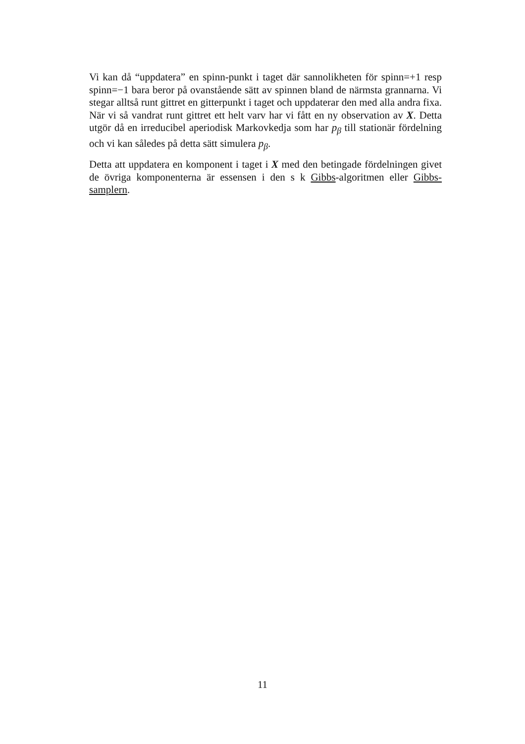Vi kan då “uppdatera” en spinn-punkt i taget där sannolikheten för spinn=+1 resp spinn=−1 bara beror på ovanstående sätt av spinnen bland de närmsta grannarna. Vi stegar alltså runt gittret en gitterpunkt i taget och uppdaterar den med alla andra fixa. När vi så vandrat runt gittret ett helt varv har vi fått en ny observation av X. Detta utgör då en irreducibel aperiodisk Markovkedja som har p<sub>β</sub> till stationär fördelning och vi kan således på detta sätt simulera p<sub>β</sub>.
Detta att uppdatera en komponent i taget i X med den betingade fördelningen givet de övriga komponenterna är essensen i den s k Gibbs-algoritmen eller Gibbs-samplern.
11